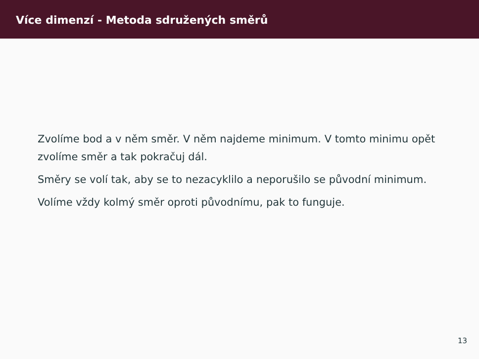Více dimenzí - Metoda sdružených směrů
Zvolíme bod a v něm směr. V něm najdeme minimum. V tomto minimu opět zvolíme směr a tak pokračuj dál.
Směry se volí tak, aby se to nezacyklilo a neporušilo se původní minimum.
Volíme vždy kolmý směr oproti původnímu, pak to funguje.
13